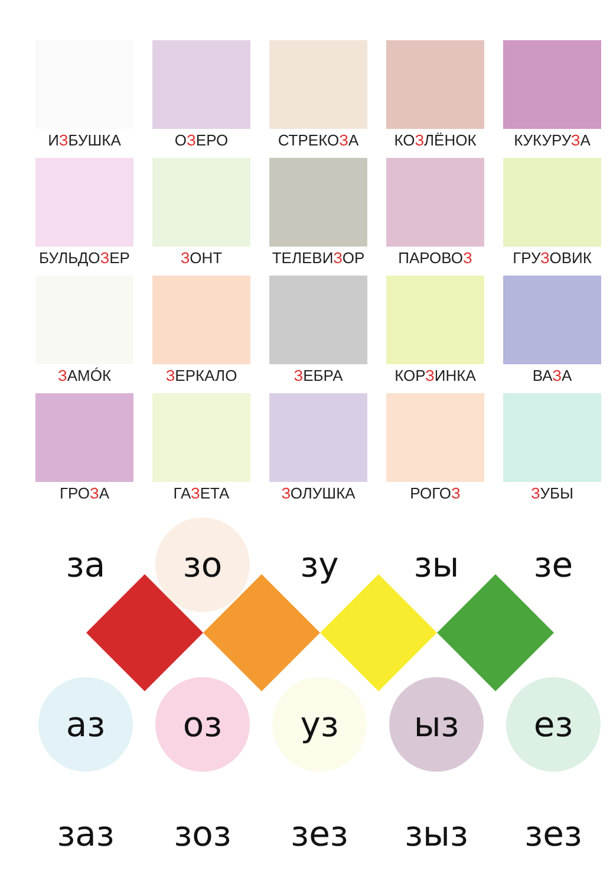ИЗБУШКА
ОЗЕРО
СТРЕКОЗА
КОЗЛЁНОК
КУКУРУЗА
БУЛЬДОЗЕР
ЗОНТ
ТЕЛЕВИЗОР
ПАРОВОЗ
ГРУЗОВИК
ЗАМÓК
ЗЕРКАЛО
ЗЕБРА
КОРЗИНКА
ВАЗА
ГРОЗА
ГАЗЕТА
ЗОЛУШКА
РОГОЗ
ЗУБЫ
за зо зу зы зе
аз оз уз ыз ез
заз зоз зез зыз зез